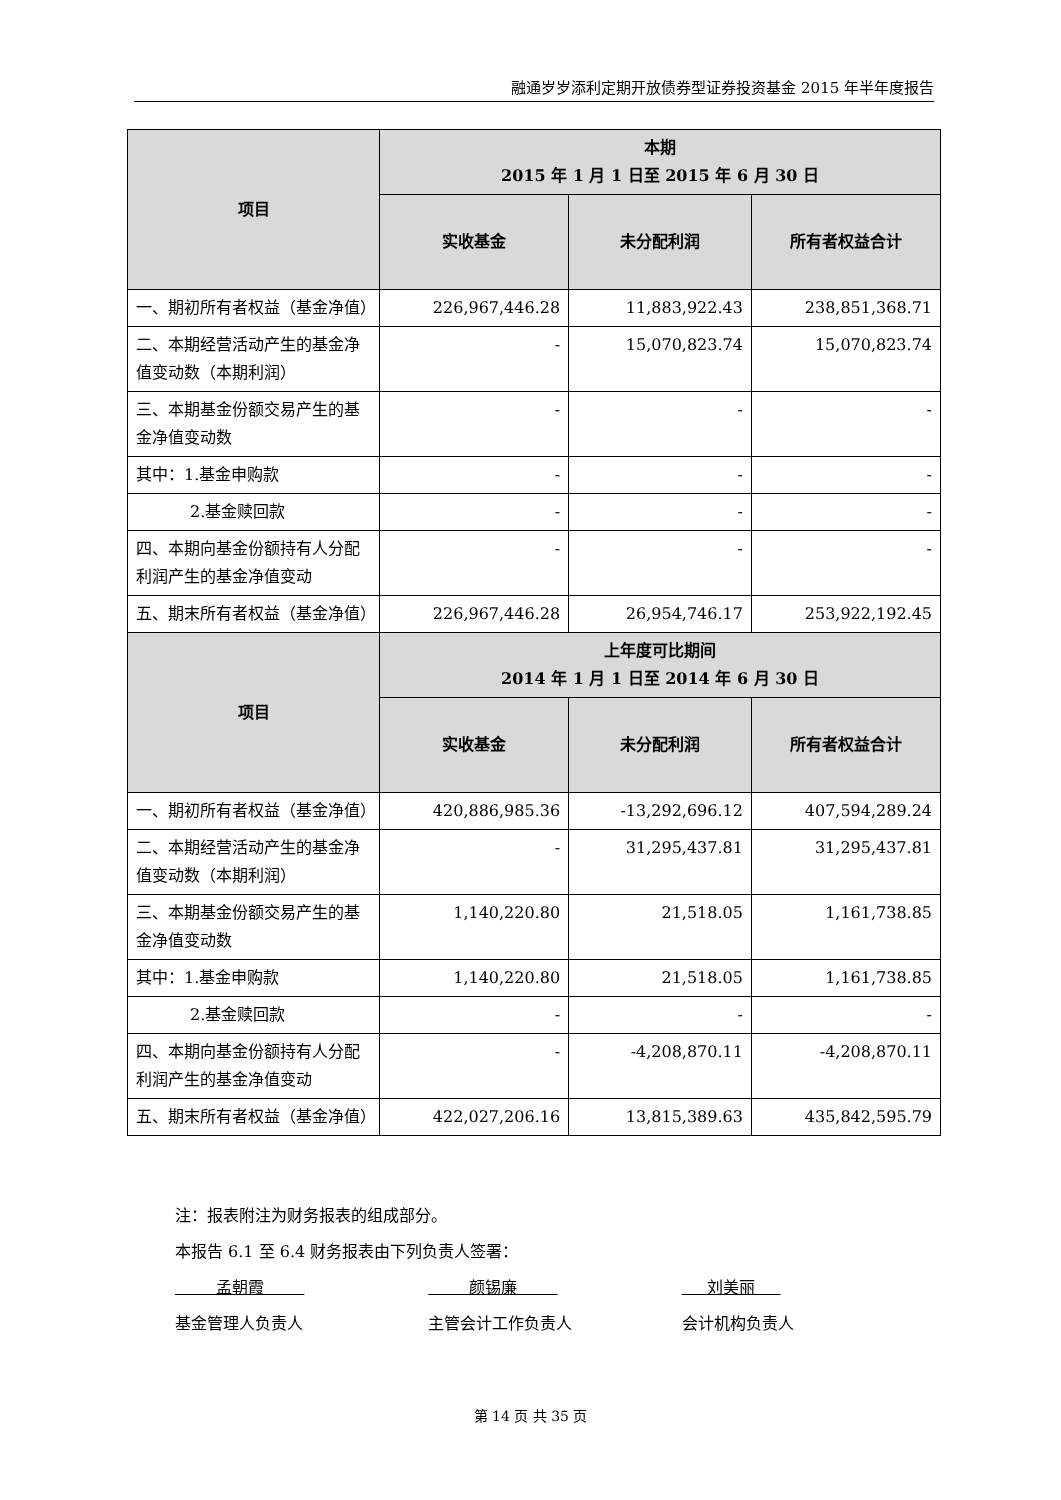融通岁岁添利定期开放债券型证券投资基金 2015 年半年度报告
| 项目 | 本期 2015 年 1 月 1 日至 2015 年 6 月 30 日 | | |
| --- | --- | --- | --- |
| | 实收基金 | 未分配利润 | 所有者权益合计 |
| 一、期初所有者权益（基金净值） | 226,967,446.28 | 11,883,922.43 | 238,851,368.71 |
| 二、本期经营活动产生的基金净值变动数（本期利润） | - | 15,070,823.74 | 15,070,823.74 |
| 三、本期基金份额交易产生的基金净值变动数 | - | - | - |
| 其中：1.基金申购款 | - | - | - |
| 2.基金赎回款 | - | - | - |
| 四、本期向基金份额持有人分配利润产生的基金净值变动 | - | - | - |
| 五、期末所有者权益（基金净值） | 226,967,446.28 | 26,954,746.17 | 253,922,192.45 |
| 项目 | 上年度可比期间 2014 年 1 月 1 日至 2014 年 6 月 30 日 | | |
| | 实收基金 | 未分配利润 | 所有者权益合计 |
| 一、期初所有者权益（基金净值） | 420,886,985.36 | -13,292,696.12 | 407,594,289.24 |
| 二、本期经营活动产生的基金净值变动数（本期利润） | - | 31,295,437.81 | 31,295,437.81 |
| 三、本期基金份额交易产生的基金净值变动数 | 1,140,220.80 | 21,518.05 | 1,161,738.85 |
| 其中：1.基金申购款 | 1,140,220.80 | 21,518.05 | 1,161,738.85 |
| 2.基金赎回款 | - | - | - |
| 四、本期向基金份额持有人分配利润产生的基金净值变动 | - | -4,208,870.11 | -4,208,870.11 |
| 五、期末所有者权益（基金净值） | 422,027,206.16 | 13,815,389.63 | 435,842,595.79 |
注：报表附注为财务报表的组成部分。
本报告 6.1 至 6.4 财务报表由下列负责人签署：
孟朝霞 颜锡廉 刘美丽
基金管理人负责人 主管会计工作负责人 会计机构负责人
第 14 页 共 35 页